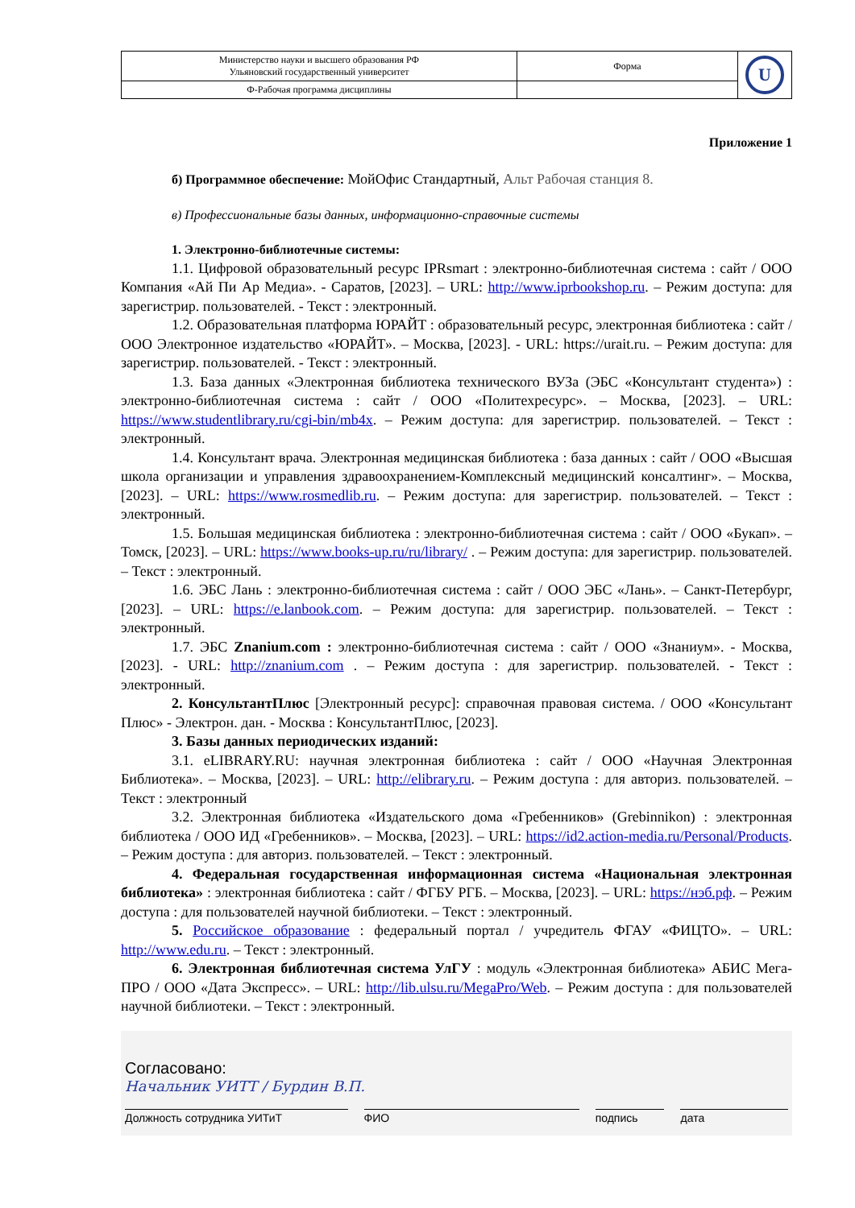| Министерство науки и высшего образования РФ Ульяновский государственный университет | Форма | U |
| Ф-Рабочая программа дисциплины | | |
Приложение 1
б) Программное обеспечение: МойОфис Стандартный, Альт Рабочая станция 8.
в) Профессиональные базы данных, информационно-справочные системы
1. Электронно-библиотечные системы:
1.1. Цифровой образовательный ресурс IPRsmart : электронно-библиотечная система : сайт / ООО Компания «Ай Пи Ар Медиа». - Саратов, [2023]. – URL: http://www.iprbookshop.ru. – Режим доступа: для зарегистрир. пользователей. - Текст : электронный.
1.2. Образовательная платформа ЮРАЙТ : образовательный ресурс, электронная библиотека : сайт / ООО Электронное издательство «ЮРАЙТ». – Москва, [2023]. - URL: https://urait.ru. – Режим доступа: для зарегистрир. пользователей. - Текст : электронный.
1.3. База данных «Электронная библиотека технического ВУЗа (ЭБС «Консультант студента») : электронно-библиотечная система : сайт / ООО «Политехресурс». – Москва, [2023]. – URL: https://www.studentlibrary.ru/cgi-bin/mb4x. – Режим доступа: для зарегистрир. пользователей. – Текст : электронный.
1.4. Консультант врача. Электронная медицинская библиотека : база данных : сайт / ООО «Высшая школа организации и управления здравоохранением-Комплексный медицинский консалтинг». – Москва, [2023]. – URL: https://www.rosmedlib.ru. – Режим доступа: для зарегистрир. пользователей. – Текст : электронный.
1.5. Большая медицинская библиотека : электронно-библиотечная система : сайт / ООО «Букап». – Томск, [2023]. – URL: https://www.books-up.ru/ru/library/ . – Режим доступа: для зарегистрир. пользователей. – Текст : электронный.
1.6. ЭБС Лань : электронно-библиотечная система : сайт / ООО ЭБС «Лань». – Санкт-Петербург, [2023]. – URL: https://e.lanbook.com. – Режим доступа: для зарегистрир. пользователей. – Текст : электронный.
1.7. ЭБС Znanium.com : электронно-библиотечная система : сайт / ООО «Знаниум». - Москва, [2023]. - URL: http://znanium.com . – Режим доступа : для зарегистрир. пользователей. - Текст : электронный.
2. КонсультантПлюс [Электронный ресурс]: справочная правовая система. / ООО «Консультант Плюс» - Электрон. дан. - Москва : КонсультантПлюс, [2023].
3. Базы данных периодических изданий:
3.1. eLIBRARY.RU: научная электронная библиотека : сайт / ООО «Научная Электронная Библиотека». – Москва, [2023]. – URL: http://elibrary.ru. – Режим доступа : для авториз. пользователей. – Текст : электронный
3.2. Электронная библиотека «Издательского дома «Гребенников» (Grebinnikon) : электронная библиотека / ООО ИД «Гребенников». – Москва, [2023]. – URL: https://id2.action-media.ru/Personal/Products. – Режим доступа : для авториз. пользователей. – Текст : электронный.
4. Федеральная государственная информационная система «Национальная электронная библиотека» : электронная библиотека : сайт / ФГБУ РГБ. – Москва, [2023]. – URL: https://нэб.рф. – Режим доступа : для пользователей научной библиотеки. – Текст : электронный.
5. Российское образование : федеральный портал / учредитель ФГАУ «ФИЦТО». – URL: http://www.edu.ru. – Текст : электронный.
6. Электронная библиотечная система УлГУ : модуль «Электронная библиотека» АБИС Мега-ПРО / ООО «Дата Экспресс». – URL: http://lib.ulsu.ru/MegaPro/Web. – Режим доступа : для пользователей научной библиотеки. – Текст : электронный.
Согласовано:
Начальник УИТТ / Бурдин В.П.
Должность сотрудника УИТиТ ФИО подпись дата